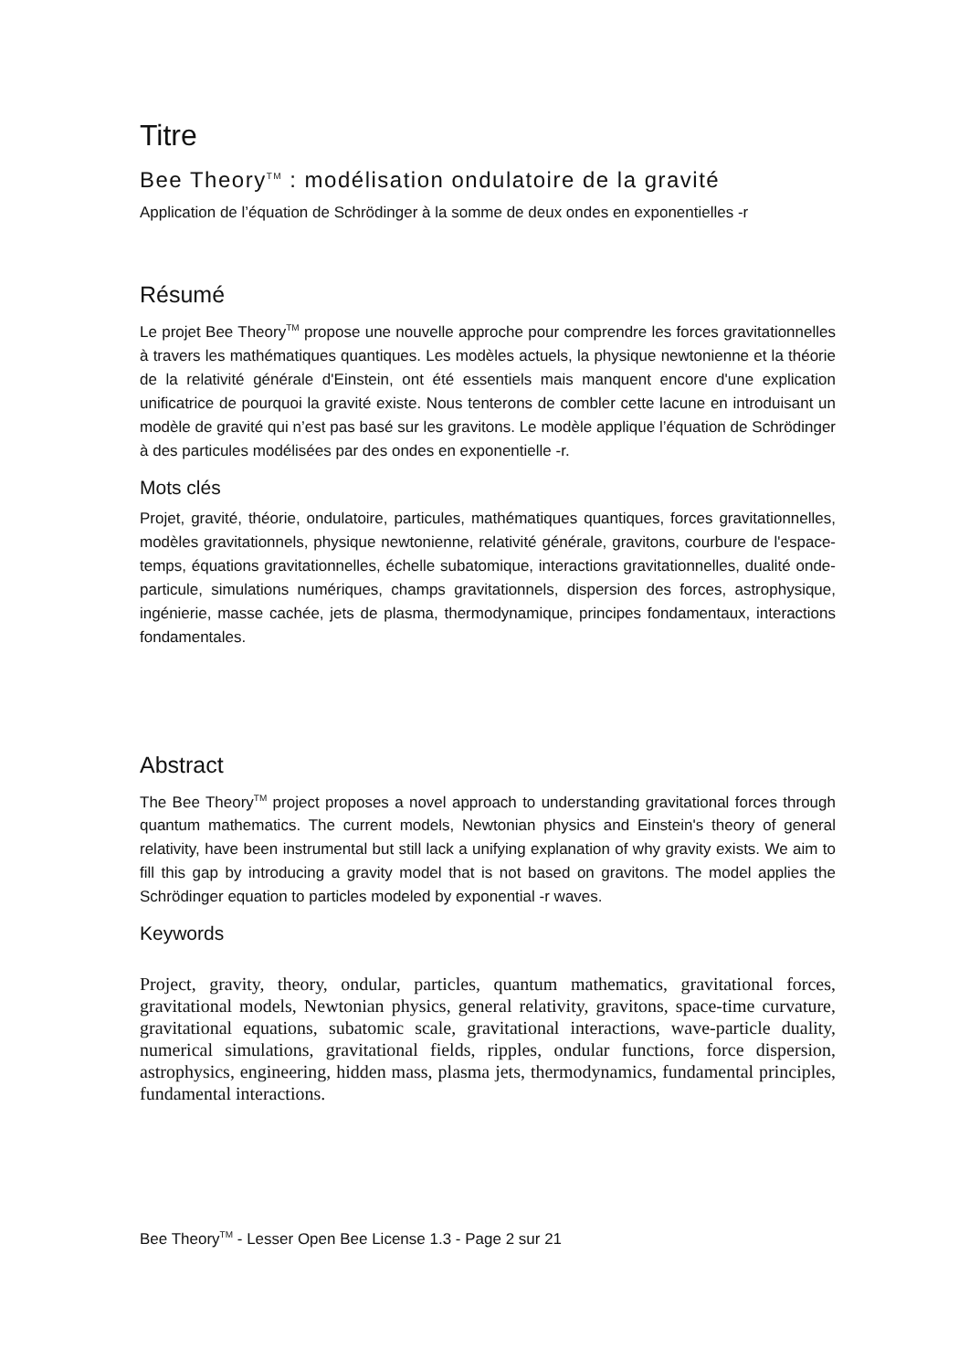Titre
Bee Theory<sup>TM</sup> : modélisation ondulatoire de la gravité
Application de l’équation de Schrödinger à la somme de deux ondes en exponentielles -r
Résumé
Le projet Bee Theory<sup>TM</sup> propose une nouvelle approche pour comprendre les forces gravitationnelles à travers les mathématiques quantiques. Les modèles actuels, la physique newtonienne et la théorie de la relativité générale d'Einstein, ont été essentiels mais manquent encore d'une explication unificatrice de pourquoi la gravité existe. Nous tenterons de combler cette lacune en introduisant un modèle de gravité qui n’est pas basé sur les gravitons. Le modèle applique l’équation de Schrödinger à des particules modélisées par des ondes en exponentielle -r.
Mots clés
Projet, gravité, théorie, ondulatoire, particules, mathématiques quantiques, forces gravitationnelles, modèles gravitationnels, physique newtonienne, relativité générale, gravitons, courbure de l'espace-temps, équations gravitationnelles, échelle subatomique, interactions gravitationnelles, dualité onde-particule, simulations numériques, champs gravitationnels, dispersion des forces, astrophysique, ingénierie, masse cachée, jets de plasma, thermodynamique, principes fondamentaux, interactions fondamentales.
Abstract
The Bee Theory<sup>TM</sup> project proposes a novel approach to understanding gravitational forces through quantum mathematics. The current models, Newtonian physics and Einstein's theory of general relativity, have been instrumental but still lack a unifying explanation of why gravity exists. We aim to fill this gap by introducing a gravity model that is not based on gravitons. The model applies the Schrödinger equation to particles modeled by exponential -r waves.
Keywords
Project, gravity, theory, ondular, particles, quantum mathematics, gravitational forces, gravitational models, Newtonian physics, general relativity, gravitons, space-time curvature, gravitational equations, subatomic scale, gravitational interactions, wave-particle duality, numerical simulations, gravitational fields, ripples, ondular functions, force dispersion, astrophysics, engineering, hidden mass, plasma jets, thermodynamics, fundamental principles, fundamental interactions.
Bee Theory<sup>TM</sup> - Lesser Open Bee License 1.3 - Page 2 sur 21